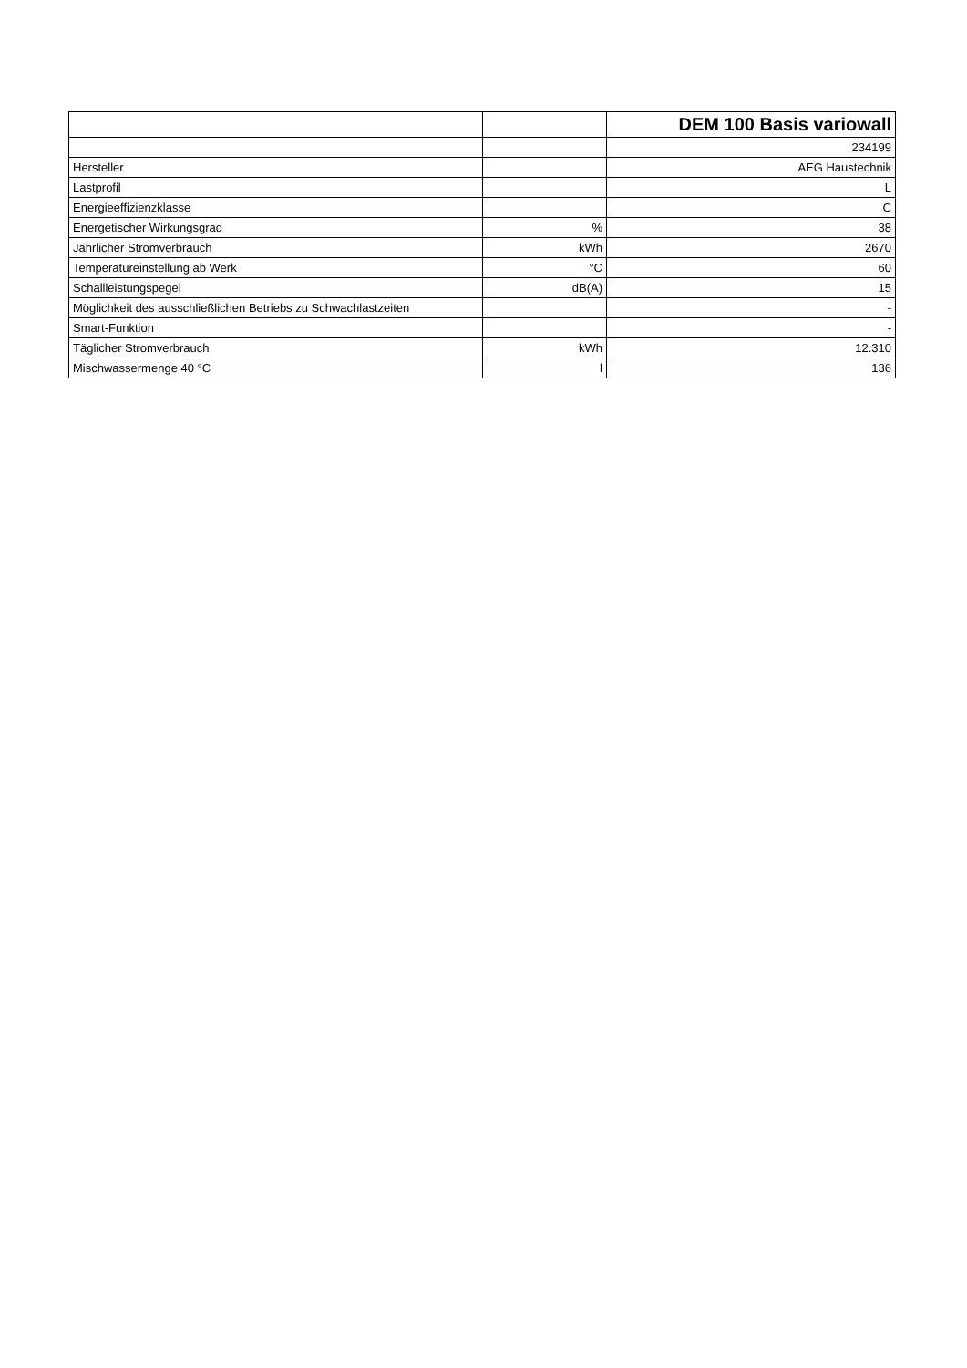| | | DEM 100 Basis variowall |
| --- | --- | --- |
| | | 234199 |
| Hersteller | | AEG Haustechnik |
| Lastprofil | | L |
| Energieeffizienzklasse | | C |
| Energetischer Wirkungsgrad | % | 38 |
| Jährlicher Stromverbrauch | kWh | 2670 |
| Temperatureinstellung ab Werk | °C | 60 |
| Schallleistungspegel | dB(A) | 15 |
| Möglichkeit des ausschließlichen Betriebs zu Schwachlastzeiten | | - |
| Smart-Funktion | | - |
| Täglicher Stromverbrauch | kWh | 12.310 |
| Mischwassermenge 40 °C | l | 136 |